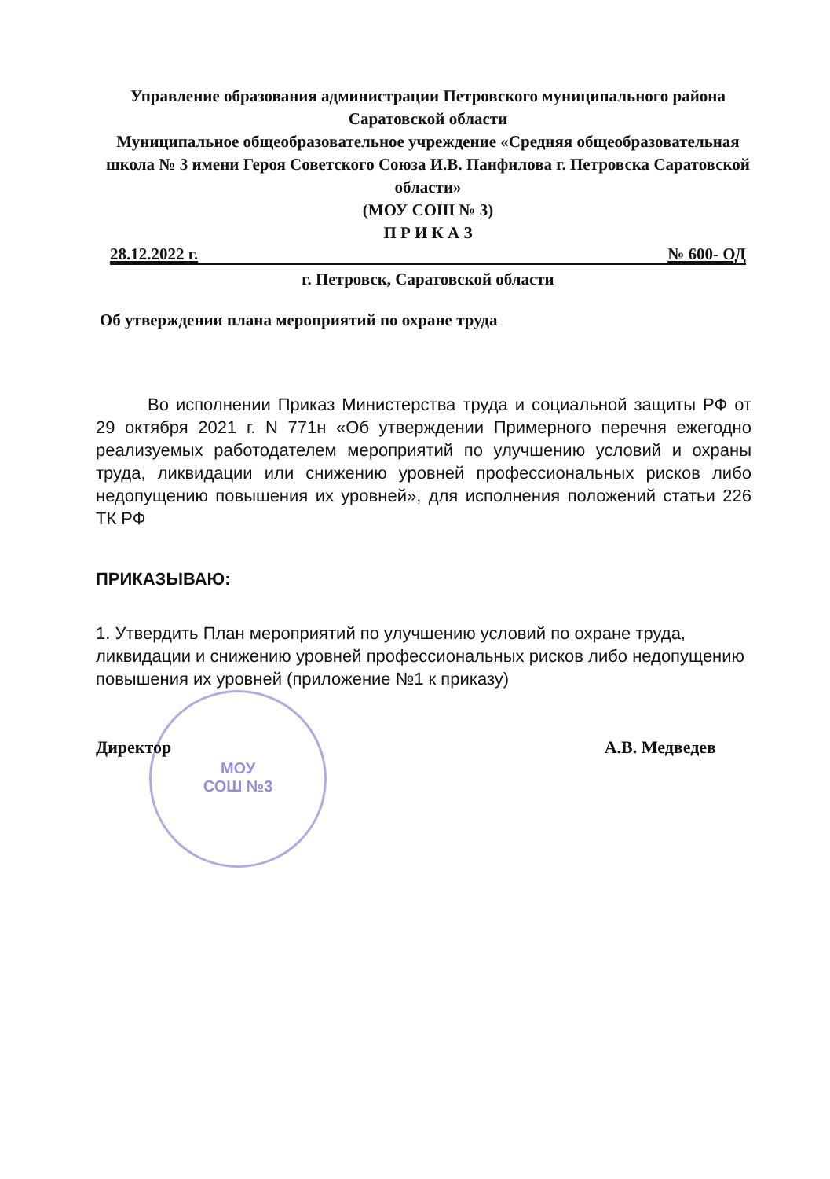Управление образования администрации Петровского муниципального района Саратовской области
Муниципальное общеобразовательное учреждение «Средняя общеобразовательная школа № 3 имени Героя Советского Союза И.В. Панфилова г. Петровска Саратовской области»
(МОУ СОШ № 3)
П Р И К А З
28.12.2022 г. № 600- ОД
г. Петровск, Саратовской области
Об утверждении плана мероприятий по охране труда
МОУ
СОШ №3
Во исполнении Приказ Министерства труда и социальной защиты РФ от 29 октября 2021 г. N 771н «Об утверждении Примерного перечня ежегодно реализуемых работодателем мероприятий по улучшению условий и охраны труда, ликвидации или снижению уровней профессиональных рисков либо недопущению повышения их уровней», для исполнения положений статьи 226 ТК РФ
ПРИКАЗЫВАЮ:
1. Утвердить План мероприятий по улучшению условий по охране труда, ликвидации и снижению уровней профессиональных рисков либо недопущению повышения их уровней (приложение №1 к приказу)
Директор А.В. Медведев